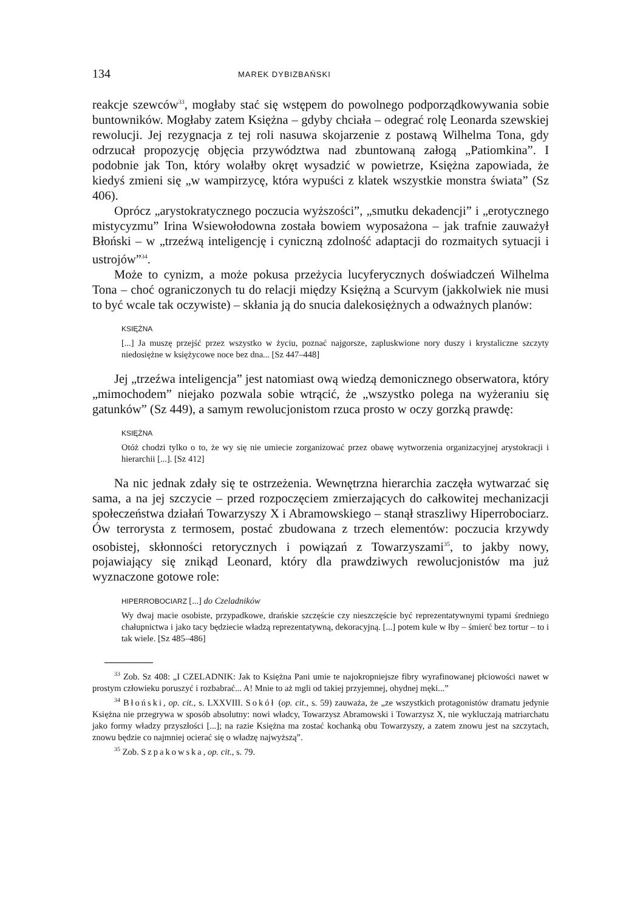134 MAREK DYBIZBAŃSKI
reakcje szewców<sup>33</sup>, mogłaby stać się wstępem do powolnego podporządkowywania sobie buntowników. Mogłaby zatem Księżna – gdyby chciała – odegrać rolę Leonarda szewskiej rewolucji. Jej rezygnacja z tej roli nasuwa skojarzenie z postawą Wilhelma Tona, gdy odrzucał propozycję objęcia przywództwa nad zbuntowaną załogą „Patiomkina”. I podobnie jak Ton, który wolałby okręt wysadzić w powietrze, Księżna zapowiada, że kiedyś zmieni się „w wampirzycę, która wypuści z klatek wszystkie monstra świata” (Sz 406).
Oprócz „arystokratycznego poczucia wyższości”, „smutku dekadencji” i „erotycznego mistycyzmu” Irina Wsiewołodowna została bowiem wyposażona – jak trafnie zauważył Błoński – w „trzeźwą inteligencję i cyniczną zdolność adaptacji do rozmaitych sytuacji i ustrojów”<sup>34</sup>.
Może to cynizm, a może pokusa przeżycia lucyferycznych doświadczeń Wilhelma Tona – choć ograniczonych tu do relacji między Księżną a Scurvym (jakkolwiek nie musi to być wcale tak oczywiste) – skłania ją do snucia dalekosiężnych a odważnych planów:
KSIĘŻNA
[...] Ja muszę przejść przez wszystko w życiu, poznać najgorsze, zapluskwione nory duszy i krystaliczne szczyty niedosiężne w księżycowe noce bez dna... [Sz 447–448]
Jej „trzeźwa inteligencja” jest natomiast ową wiedzą demonicznego obserwatora, który „mimochodem” niejako pozwala sobie wtrącić, że „wszystko polega na wyżeraniu się gatunków” (Sz 449), a samym rewolucjonistom rzuca prosto w oczy gorzką prawdę:
KSIĘŻNA
Otóż chodzi tylko o to, że wy się nie umiecie zorganizować przez obawę wytworzenia organizacyjnej arystokracji i hierarchii [...]. [Sz 412]
Na nic jednak zdały się te ostrzeżenia. Wewnętrzna hierarchia zaczęła wytwarzać się sama, a na jej szczycie – przed rozpoczęciem zmierzających do całkowitej mechanizacji społeczeństwa działań Towarzyszy X i Abramowskiego – stanął straszliwy Hiperrobociarz. Ów terrorysta z termosem, postać zbudowana z trzech elementów: poczucia krzywdy osobistej, skłonności retorycznych i powiązań z Towarzyszami<sup>35</sup>, to jakby nowy, pojawiający się znikąd Leonard, który dla prawdziwych rewolucjonistów ma już wyznaczone gotowe role:
HIPERROBOCIARZ [...] do Czeladników
Wy dwaj macie osobiste, przypadkowe, drańskie szczęście czy nieszczęście być reprezentatywnymi typami średniego chałupnictwa i jako tacy będziecie władzą reprezentatywną, dekoracyjną. [...] potem kule w łby – śmierć bez tortur – to i tak wiele. [Sz 485–486]
<sup>33</sup> Zob. Sz 408: „I CZELADNIK: Jak to Księżna Pani umie te najokropniejsze fibry wyrafinowanej płciowości nawet w prostym człowieku poruszyć i rozbabrać... A! Mnie to aż mgli od takiej przyjemnej, ohydnej męki...”
<sup>34</sup> Błoński, op. cit., s. LXXVIII. Sokół (op. cit., s. 59) zauważa, że „ze wszystkich protagonistów dramatu jedynie Księżna nie przegrywa w sposób absolutny: nowi władcy, Towarzysz Abramowski i Towarzysz X, nie wykluczają matriarchatu jako formy władzy przyszłości [...]; na razie Księżna ma zostać kochanką obu Towarzyszy, a zatem znowu jest na szczytach, znowu będzie co najmniej ocierać się o władzę najwyższą”.
<sup>35</sup> Zob. Szpakowska, op. cit., s. 79.